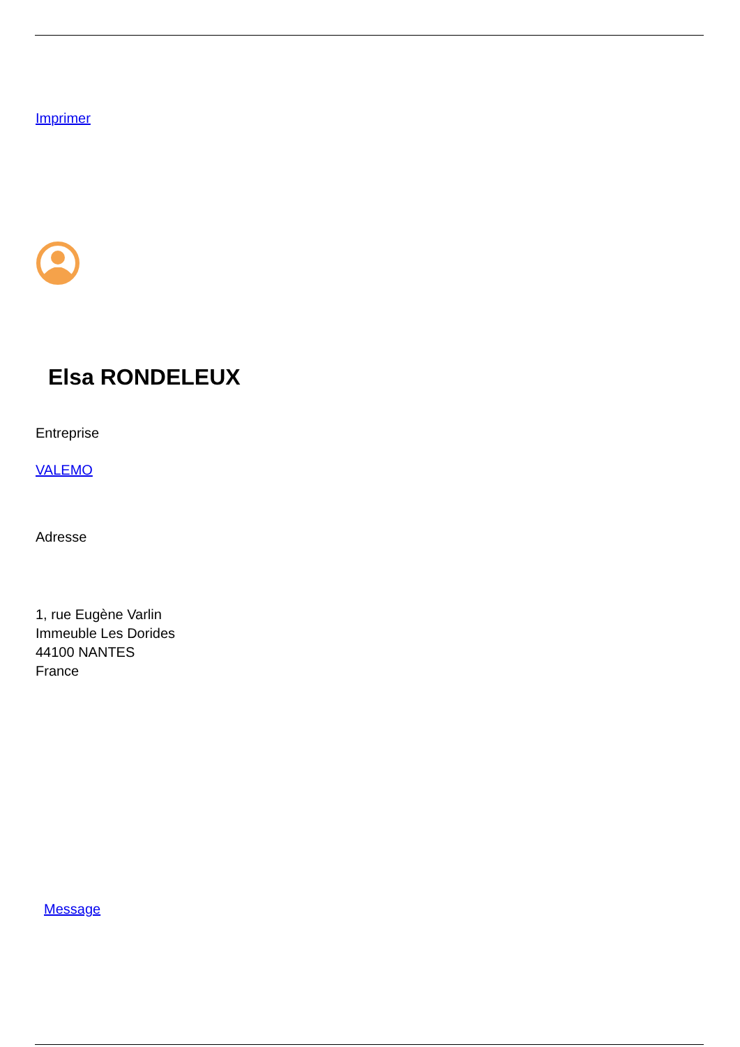Imprimer
Elsa RONDELEUX
Entreprise
VALEMO
Adresse
1, rue Eugène Varlin
Immeuble Les Dorides
44100 NANTES
France
Message